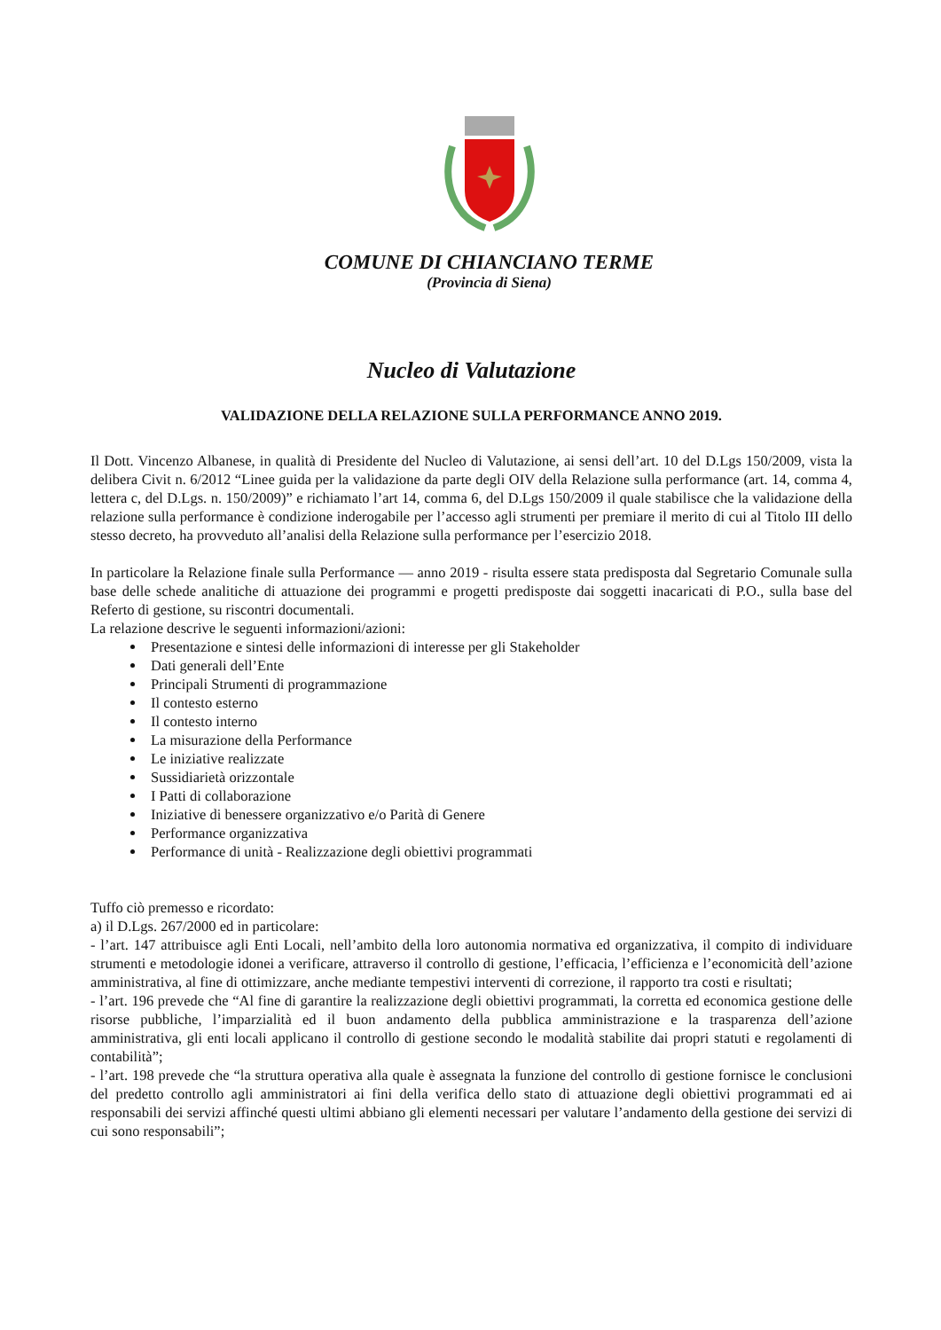COMUNE DI CHIANCIANO TERME
(Provincia di Siena)
Nucleo di Valutazione
VALIDAZIONE DELLA RELAZIONE SULLA PERFORMANCE ANNO 2019.
Il Dott. Vincenzo Albanese, in qualità di Presidente del Nucleo di Valutazione, ai sensi dell’art. 10 del D.Lgs 150/2009, vista la delibera Civit n. 6/2012 “Linee guida per la validazione da parte degli OIV della Relazione sulla performance (art. 14, comma 4, lettera c, del D.Lgs. n. 150/2009)” e richiamato l’art 14, comma 6, del D.Lgs 150/2009 il quale stabilisce che la validazione della relazione sulla performance è condizione inderogabile per l’accesso agli strumenti per premiare il merito di cui al Titolo III dello stesso decreto, ha provveduto all’analisi della Relazione sulla performance per l’esercizio 2018.
In particolare la Relazione finale sulla Performance — anno 2019 - risulta essere stata predisposta dal Segretario Comunale sulla base delle schede analitiche di attuazione dei programmi e progetti predisposte dai soggetti inacaricati di P.O., sulla base del Referto di gestione, su riscontri documentali.
La relazione descrive le seguenti informazioni/azioni:
Presentazione e sintesi delle informazioni di interesse per gli Stakeholder
Dati generali dell’Ente
Principali Strumenti di programmazione
Il contesto esterno
Il contesto interno
La misurazione della Performance
Le iniziative realizzate
Sussidiarietà orizzontale
I Patti di collaborazione
Iniziative di benessere organizzativo e/o Parità di Genere
Performance organizzativa
Performance di unità - Realizzazione degli obiettivi programmati
Tuffo ciò premesso e ricordato:
a) il D.Lgs. 267/2000 ed in particolare:
- l’art. 147 attribuisce agli Enti Locali, nell’ambito della loro autonomia normativa ed organizzativa, il compito di individuare strumenti e metodologie idonei a verificare, attraverso il controllo di gestione, l’efficacia, l’efficienza e l’economicità dell’azione amministrativa, al fine di ottimizzare, anche mediante tempestivi interventi di correzione, il rapporto tra costi e risultati;
- l’art. 196 prevede che “Al fine di garantire la realizzazione degli obiettivi programmati, la corretta ed economica gestione delle risorse pubbliche, l’imparzialità ed il buon andamento della pubblica amministrazione e la trasparenza dell’azione amministrativa, gli enti locali applicano il controllo di gestione secondo le modalità stabilite dai propri statuti e regolamenti di contabilità”;
- l’art. 198 prevede che “la struttura operativa alla quale è assegnata la funzione del controllo di gestione fornisce le conclusioni del predetto controllo agli amministratori ai fini della verifica dello stato di attuazione degli obiettivi programmati ed ai responsabili dei servizi affinché questi ultimi abbiano gli elementi necessari per valutare l’andamento della gestione dei servizi di cui sono responsabili”;